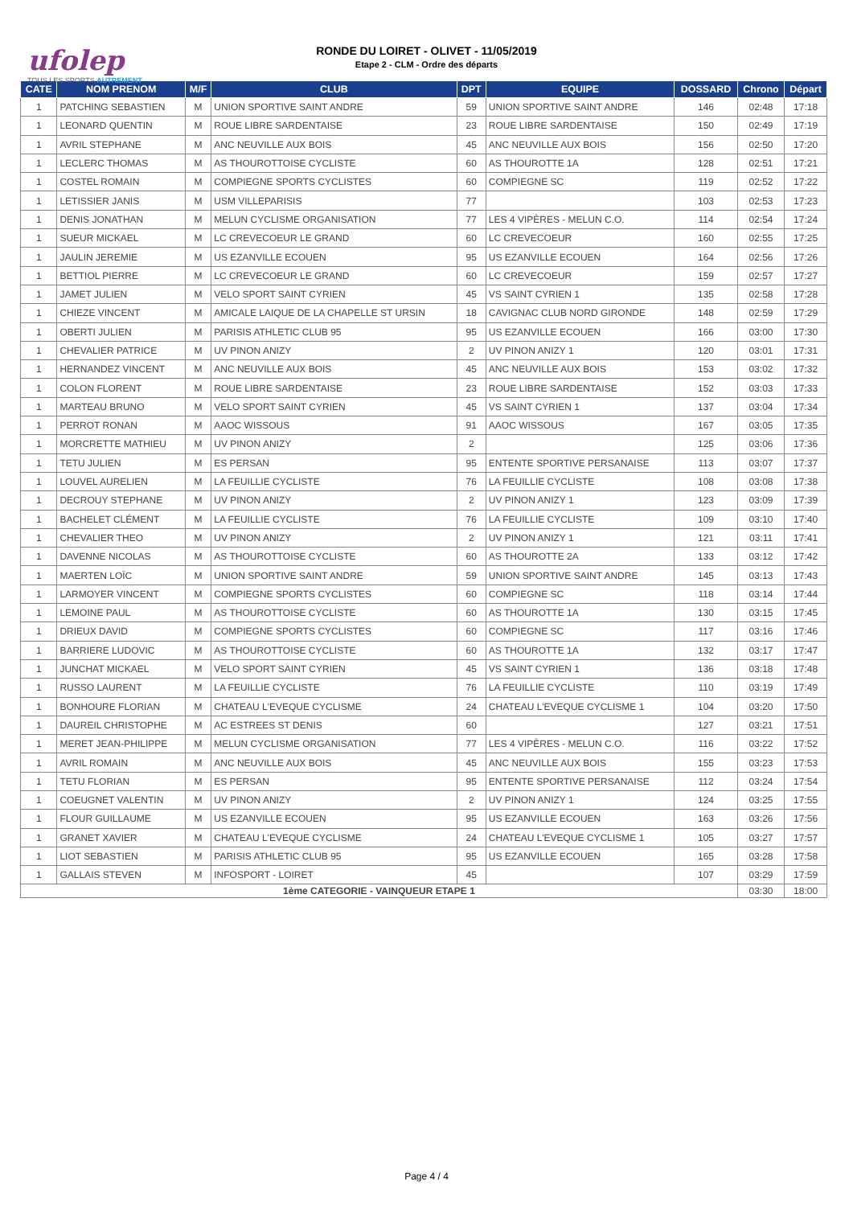ufolep
TOUS LES SPORTS AUTREMENT
RONDE DU LOIRET - OLIVET - 11/05/2019
Etape 2 - CLM - Ordre des départs
| CATE | NOM PRENOM | M/F | CLUB | DPT | EQUIPE | DOSSARD | Chrono | Départ |
| --- | --- | --- | --- | --- | --- | --- | --- | --- |
| 1 | PATCHING SEBASTIEN | M | UNION SPORTIVE SAINT ANDRE | 59 | UNION SPORTIVE SAINT ANDRE | 146 | 02:48 | 17:18 |
| 1 | LEONARD QUENTIN | M | ROUE LIBRE SARDENTAISE | 23 | ROUE LIBRE SARDENTAISE | 150 | 02:49 | 17:19 |
| 1 | AVRIL STEPHANE | M | ANC NEUVILLE AUX BOIS | 45 | ANC NEUVILLE AUX BOIS | 156 | 02:50 | 17:20 |
| 1 | LECLERC THOMAS | M | AS THOUROTTOISE CYCLISTE | 60 | AS THOUROTTE 1A | 128 | 02:51 | 17:21 |
| 1 | COSTEL ROMAIN | M | COMPIEGNE SPORTS CYCLISTES | 60 | COMPIEGNE SC | 119 | 02:52 | 17:22 |
| 1 | LETISSIER JANIS | M | USM VILLEPARISIS | 77 | | 103 | 02:53 | 17:23 |
| 1 | DENIS JONATHAN | M | MELUN CYCLISME ORGANISATION | 77 | LES 4 VIPÈRES - MELUN C.O. | 114 | 02:54 | 17:24 |
| 1 | SUEUR MICKAEL | M | LC CREVECOEUR LE GRAND | 60 | LC CREVECOEUR | 160 | 02:55 | 17:25 |
| 1 | JAULIN JEREMIE | M | US EZANVILLE ECOUEN | 95 | US EZANVILLE ECOUEN | 164 | 02:56 | 17:26 |
| 1 | BETTIOL PIERRE | M | LC CREVECOEUR LE GRAND | 60 | LC CREVECOEUR | 159 | 02:57 | 17:27 |
| 1 | JAMET JULIEN | M | VELO SPORT SAINT CYRIEN | 45 | VS SAINT CYRIEN 1 | 135 | 02:58 | 17:28 |
| 1 | CHIEZE VINCENT | M | AMICALE LAIQUE DE LA CHAPELLE ST URSIN | 18 | CAVIGNAC CLUB NORD GIRONDE | 148 | 02:59 | 17:29 |
| 1 | OBERTI JULIEN | M | PARISIS ATHLETIC CLUB 95 | 95 | US EZANVILLE ECOUEN | 166 | 03:00 | 17:30 |
| 1 | CHEVALIER PATRICE | M | UV PINON ANIZY | 2 | UV PINON ANIZY 1 | 120 | 03:01 | 17:31 |
| 1 | HERNANDEZ VINCENT | M | ANC NEUVILLE AUX BOIS | 45 | ANC NEUVILLE AUX BOIS | 153 | 03:02 | 17:32 |
| 1 | COLON FLORENT | M | ROUE LIBRE SARDENTAISE | 23 | ROUE LIBRE SARDENTAISE | 152 | 03:03 | 17:33 |
| 1 | MARTEAU BRUNO | M | VELO SPORT SAINT CYRIEN | 45 | VS SAINT CYRIEN 1 | 137 | 03:04 | 17:34 |
| 1 | PERROT RONAN | M | AAOC WISSOUS | 91 | AAOC WISSOUS | 167 | 03:05 | 17:35 |
| 1 | MORCRETTE MATHIEU | M | UV PINON ANIZY | 2 | | 125 | 03:06 | 17:36 |
| 1 | TETU JULIEN | M | ES PERSAN | 95 | ENTENTE SPORTIVE PERSANAISE | 113 | 03:07 | 17:37 |
| 1 | LOUVEL AURELIEN | M | LA FEUILLIE CYCLISTE | 76 | LA FEUILLIE CYCLISTE | 108 | 03:08 | 17:38 |
| 1 | DECROUY STEPHANE | M | UV PINON ANIZY | 2 | UV PINON ANIZY 1 | 123 | 03:09 | 17:39 |
| 1 | BACHELET CLÉMENT | M | LA FEUILLIE CYCLISTE | 76 | LA FEUILLIE CYCLISTE | 109 | 03:10 | 17:40 |
| 1 | CHEVALIER THEO | M | UV PINON ANIZY | 2 | UV PINON ANIZY 1 | 121 | 03:11 | 17:41 |
| 1 | DAVENNE NICOLAS | M | AS THOUROTTOISE CYCLISTE | 60 | AS THOUROTTE 2A | 133 | 03:12 | 17:42 |
| 1 | MAERTEN LOÏC | M | UNION SPORTIVE SAINT ANDRE | 59 | UNION SPORTIVE SAINT ANDRE | 145 | 03:13 | 17:43 |
| 1 | LARMOYER VINCENT | M | COMPIEGNE SPORTS CYCLISTES | 60 | COMPIEGNE SC | 118 | 03:14 | 17:44 |
| 1 | LEMOINE PAUL | M | AS THOUROTTOISE CYCLISTE | 60 | AS THOUROTTE 1A | 130 | 03:15 | 17:45 |
| 1 | DRIEUX DAVID | M | COMPIEGNE SPORTS CYCLISTES | 60 | COMPIEGNE SC | 117 | 03:16 | 17:46 |
| 1 | BARRIERE LUDOVIC | M | AS THOUROTTOISE CYCLISTE | 60 | AS THOUROTTE 1A | 132 | 03:17 | 17:47 |
| 1 | JUNCHAT MICKAEL | M | VELO SPORT SAINT CYRIEN | 45 | VS SAINT CYRIEN 1 | 136 | 03:18 | 17:48 |
| 1 | RUSSO LAURENT | M | LA FEUILLIE CYCLISTE | 76 | LA FEUILLIE CYCLISTE | 110 | 03:19 | 17:49 |
| 1 | BONHOURE FLORIAN | M | CHATEAU L'EVEQUE CYCLISME | 24 | CHATEAU L'EVEQUE CYCLISME 1 | 104 | 03:20 | 17:50 |
| 1 | DAUREIL CHRISTOPHE | M | AC ESTREES ST DENIS | 60 | | 127 | 03:21 | 17:51 |
| 1 | MERET JEAN-PHILIPPE | M | MELUN CYCLISME ORGANISATION | 77 | LES 4 VIPÈRES - MELUN C.O. | 116 | 03:22 | 17:52 |
| 1 | AVRIL ROMAIN | M | ANC NEUVILLE AUX BOIS | 45 | ANC NEUVILLE AUX BOIS | 155 | 03:23 | 17:53 |
| 1 | TETU FLORIAN | M | ES PERSAN | 95 | ENTENTE SPORTIVE PERSANAISE | 112 | 03:24 | 17:54 |
| 1 | COEUGNET VALENTIN | M | UV PINON ANIZY | 2 | UV PINON ANIZY 1 | 124 | 03:25 | 17:55 |
| 1 | FLOUR GUILLAUME | M | US EZANVILLE ECOUEN | 95 | US EZANVILLE ECOUEN | 163 | 03:26 | 17:56 |
| 1 | GRANET XAVIER | M | CHATEAU L'EVEQUE CYCLISME | 24 | CHATEAU L'EVEQUE CYCLISME 1 | 105 | 03:27 | 17:57 |
| 1 | LIOT SEBASTIEN | M | PARISIS ATHLETIC CLUB 95 | 95 | US EZANVILLE ECOUEN | 165 | 03:28 | 17:58 |
| 1 | GALLAIS STEVEN | M | INFOSPORT - LOIRET | 45 | | 107 | 03:29 | 17:59 |
| 1ème CATEGORIE - VAINQUEUR ETAPE 1 | | | | | | | 03:30 | 18:00 |
Page 4 / 4